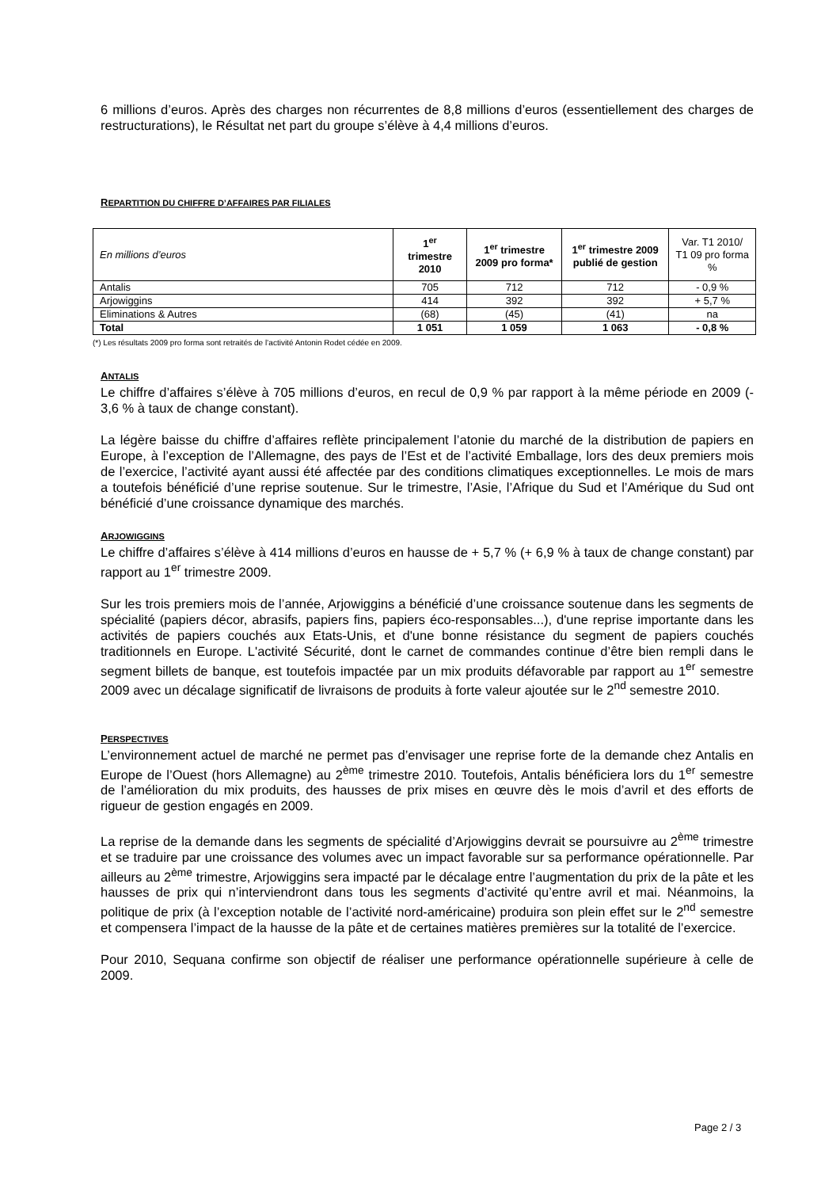6 millions d’euros. Après des charges non récurrentes de 8,8 millions d’euros (essentiellement des charges de restructurations), le Résultat net part du groupe s’élève à 4,4 millions d’euros.
REPARTITION DU CHIFFRE D’AFFAIRES PAR FILIALES
| En millions d’euros | 1<sup>er</sup> trimestre 2010 | 1<sup>er</sup> trimestre 2009 pro forma* | 1<sup>er</sup> trimestre 2009 publié de gestion | Var. T1 2010/ T1 09 pro forma % |
| Antalis | 705 | 712 | 712 | - 0,9 % |
| Arjowiggins | 414 | 392 | 392 | + 5,7 % |
| Eliminations & Autres | (68) | (45) | (41) | na |
| Total | 1 051 | 1 059 | 1 063 | - 0,8 % |
(*) Les résultats 2009 pro forma sont retraités de l’activité Antonin Rodet cédée en 2009.
ANTALIS
Le chiffre d’affaires s’élève à 705 millions d’euros, en recul de 0,9 % par rapport à la même période en 2009 (- 3,6 % à taux de change constant).
La légère baisse du chiffre d’affaires reflète principalement l’atonie du marché de la distribution de papiers en Europe, à l’exception de l’Allemagne, des pays de l’Est et de l’activité Emballage, lors des deux premiers mois de l’exercice, l’activité ayant aussi été affectée par des conditions climatiques exceptionnelles. Le mois de mars a toutefois bénéficié d’une reprise soutenue. Sur le trimestre, l’Asie, l’Afrique du Sud et l’Amérique du Sud ont bénéficié d’une croissance dynamique des marchés.
ARJOWIGGINS
Le chiffre d’affaires s’élève à 414 millions d’euros en hausse de + 5,7 % (+ 6,9 % à taux de change constant) par rapport au 1<sup>er</sup> trimestre 2009.
Sur les trois premiers mois de l’année, Arjowiggins a bénéficié d’une croissance soutenue dans les segments de spécialité (papiers décor, abrasifs, papiers fins, papiers éco-responsables...), d'une reprise importante dans les activités de papiers couchés aux Etats-Unis, et d'une bonne résistance du segment de papiers couchés traditionnels en Europe. L'activité Sécurité, dont le carnet de commandes continue d’être bien rempli dans le segment billets de banque, est toutefois impactée par un mix produits défavorable par rapport au 1<sup>er</sup> semestre 2009 avec un décalage significatif de livraisons de produits à forte valeur ajoutée sur le 2<sup>nd</sup> semestre 2010.
PERSPECTIVES
L’environnement actuel de marché ne permet pas d’envisager une reprise forte de la demande chez Antalis en Europe de l’Ouest (hors Allemagne) au 2<sup>ème</sup> trimestre 2010. Toutefois, Antalis bénéficiera lors du 1<sup>er</sup> semestre de l’amélioration du mix produits, des hausses de prix mises en œuvre dès le mois d’avril et des efforts de rigueur de gestion engagés en 2009.
La reprise de la demande dans les segments de spécialité d’Arjowiggins devrait se poursuivre au 2<sup>ème</sup> trimestre et se traduire par une croissance des volumes avec un impact favorable sur sa performance opérationnelle. Par ailleurs au 2<sup>ème</sup> trimestre, Arjowiggins sera impacté par le décalage entre l’augmentation du prix de la pâte et les hausses de prix qui n’interviendront dans tous les segments d’activité qu’entre avril et mai. Néanmoins, la politique de prix (à l’exception notable de l’activité nord-américaine) produira son plein effet sur le 2<sup>nd</sup> semestre et compensera l’impact de la hausse de la pâte et de certaines matières premières sur la totalité de l’exercice.
Pour 2010, Sequana confirme son objectif de réaliser une performance opérationnelle supérieure à celle de 2009.
Page 2 / 3